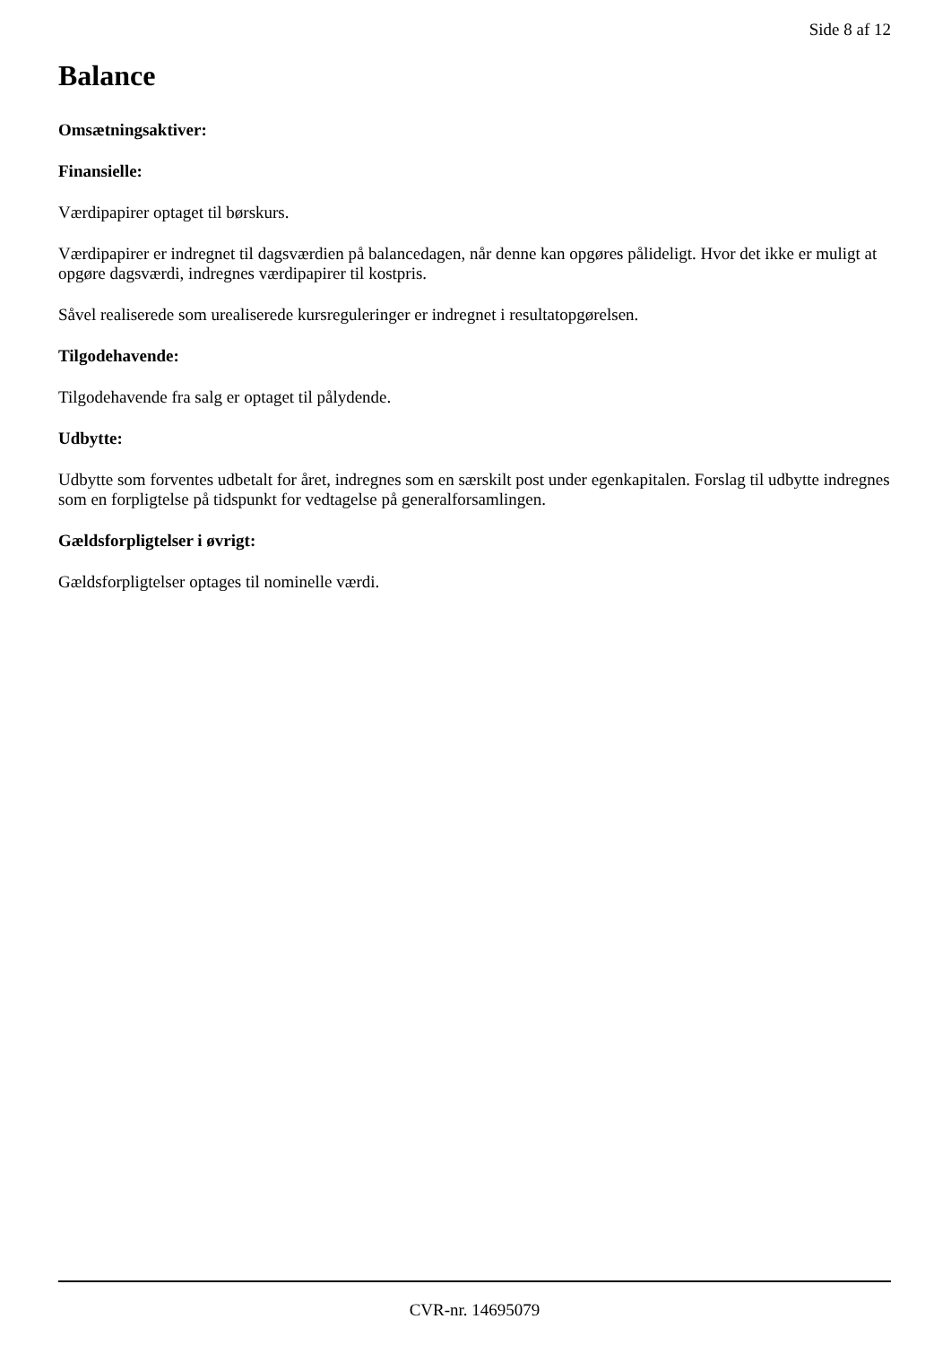Side 8 af 12
Balance
Omsætningsaktiver:
Finansielle:
Værdipapirer optaget til børskurs.
Værdipapirer er indregnet til dagsværdien på balancedagen, når denne kan opgøres pålideligt. Hvor det ikke er muligt at opgøre dagsværdi, indregnes værdipapirer til kostpris.
Såvel realiserede som urealiserede kursreguleringer er indregnet i resultatopgørelsen.
Tilgodehavende:
Tilgodehavende fra salg er optaget til pålydende.
Udbytte:
Udbytte som forventes udbetalt for året, indregnes som en særskilt post under egenkapitalen. Forslag til udbytte indregnes som en forpligtelse på tidspunkt for vedtagelse på generalforsamlingen.
Gældsforpligtelser i øvrigt:
Gældsforpligtelser optages til nominelle værdi.
CVR-nr. 14695079